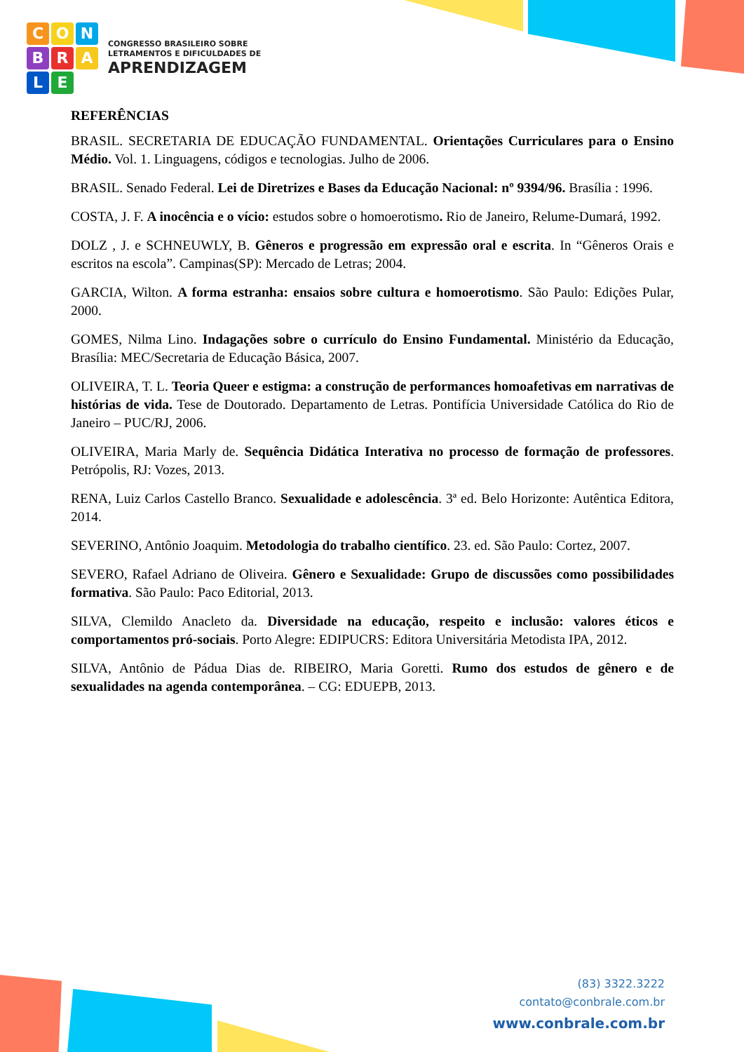CONBRALE
CONGRESSO BRASILEIRO SOBRE
LETRAMENTOS E DIFICULDADES DE
APRENDIZAGEM
REFERÊNCIAS
BRASIL. SECRETARIA DE EDUCAÇÃO FUNDAMENTAL. Orientações Curriculares para o Ensino Médio. Vol. 1. Linguagens, códigos e tecnologias. Julho de 2006.
BRASIL. Senado Federal. Lei de Diretrizes e Bases da Educação Nacional: nº 9394/96. Brasília : 1996.
COSTA, J. F. A inocência e o vício: estudos sobre o homoerotismo. Rio de Janeiro, Relume-Dumará, 1992.
DOLZ , J. e SCHNEUWLY, B. Gêneros e progressão em expressão oral e escrita. In “Gêneros Orais e escritos na escola”. Campinas(SP): Mercado de Letras; 2004.
GARCIA, Wilton. A forma estranha: ensaios sobre cultura e homoerotismo. São Paulo: Edições Pular, 2000.
GOMES, Nilma Lino. Indagações sobre o currículo do Ensino Fundamental. Ministério da Educação, Brasília: MEC/Secretaria de Educação Básica, 2007.
OLIVEIRA, T. L. Teoria Queer e estigma: a construção de performances homoafetivas em narrativas de histórias de vida. Tese de Doutorado. Departamento de Letras. Pontifícia Universidade Católica do Rio de Janeiro – PUC/RJ, 2006.
OLIVEIRA, Maria Marly de. Sequência Didática Interativa no processo de formação de professores. Petrópolis, RJ: Vozes, 2013.
RENA, Luiz Carlos Castello Branco. Sexualidade e adolescência. 3ª ed. Belo Horizonte: Autêntica Editora, 2014.
SEVERINO, Antônio Joaquim. Metodologia do trabalho científico. 23. ed. São Paulo: Cortez, 2007.
SEVERO, Rafael Adriano de Oliveira. Gênero e Sexualidade: Grupo de discussões como possibilidades formativa. São Paulo: Paco Editorial, 2013.
SILVA, Clemildo Anacleto da. Diversidade na educação, respeito e inclusão: valores éticos e comportamentos pró-sociais. Porto Alegre: EDIPUCRS: Editora Universitária Metodista IPA, 2012.
SILVA, Antônio de Pádua Dias de. RIBEIRO, Maria Goretti. Rumo dos estudos de gênero e de sexualidades na agenda contemporânea. – CG: EDUEPB, 2013.
(83) 3322.3222
contato@conbrale.com.br
www.conbrale.com.br